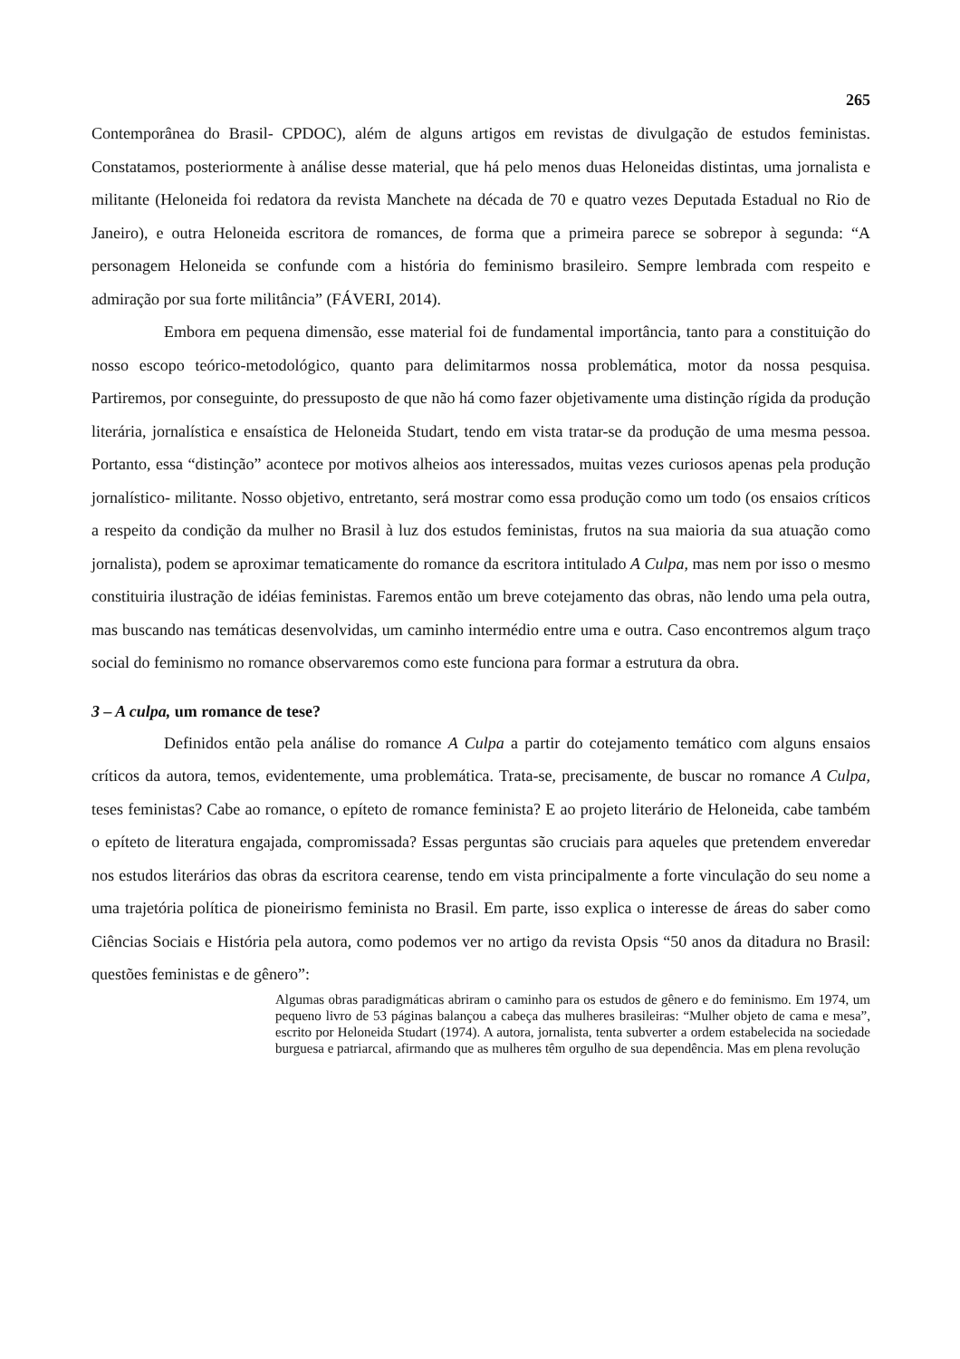265
Contemporânea do Brasil- CPDOC), além de alguns artigos em revistas de divulgação de estudos feministas. Constatamos, posteriormente à análise desse material, que há pelo menos duas Heloneidas distintas, uma jornalista e militante (Heloneida foi redatora da revista Manchete na década de 70 e quatro vezes Deputada Estadual no Rio de Janeiro), e outra Heloneida escritora de romances, de forma que a primeira parece se sobrepor à segunda: “A personagem Heloneida se confunde com a história do feminismo brasileiro. Sempre lembrada com respeito e admiração por sua forte militância” (FÁVERI, 2014).
Embora em pequena dimensão, esse material foi de fundamental importância, tanto para a constituição do nosso escopo teórico-metodológico, quanto para delimitarmos nossa problemática, motor da nossa pesquisa. Partiremos, por conseguinte, do pressuposto de que não há como fazer objetivamente uma distinção rígida da produção literária, jornalística e ensaística de Heloneida Studart, tendo em vista tratar-se da produção de uma mesma pessoa. Portanto, essa “distinção” acontece por motivos alheios aos interessados, muitas vezes curiosos apenas pela produção jornalístico- militante. Nosso objetivo, entretanto, será mostrar como essa produção como um todo (os ensaios críticos a respeito da condição da mulher no Brasil à luz dos estudos feministas, frutos na sua maioria da sua atuação como jornalista), podem se aproximar tematicamente do romance da escritora intitulado A Culpa, mas nem por isso o mesmo constituiria ilustração de idéias feministas. Faremos então um breve cotejamento das obras, não lendo uma pela outra, mas buscando nas temáticas desenvolvidas, um caminho intermédio entre uma e outra. Caso encontremos algum traço social do feminismo no romance observaremos como este funciona para formar a estrutura da obra.
3 – A culpa, um romance de tese?
Definidos então pela análise do romance A Culpa a partir do cotejamento temático com alguns ensaios críticos da autora, temos, evidentemente, uma problemática. Trata-se, precisamente, de buscar no romance A Culpa, teses feministas? Cabe ao romance, o epíteto de romance feminista? E ao projeto literário de Heloneida, cabe também o epíteto de literatura engajada, compromissada? Essas perguntas são cruciais para aqueles que pretendem enveredar nos estudos literários das obras da escritora cearense, tendo em vista principalmente a forte vinculação do seu nome a uma trajetória política de pioneirismo feminista no Brasil. Em parte, isso explica o interesse de áreas do saber como Ciências Sociais e História pela autora, como podemos ver no artigo da revista Opsis “50 anos da ditadura no Brasil: questões feministas e de gênero”:
Algumas obras paradigmáticas abriram o caminho para os estudos de gênero e do feminismo. Em 1974, um pequeno livro de 53 páginas balançou a cabeça das mulheres brasileiras: “Mulher objeto de cama e mesa”, escrito por Heloneida Studart (1974). A autora, jornalista, tenta subverter a ordem estabelecida na sociedade burguesa e patriarcal, afirmando que as mulheres têm orgulho de sua dependência. Mas em plena revolução